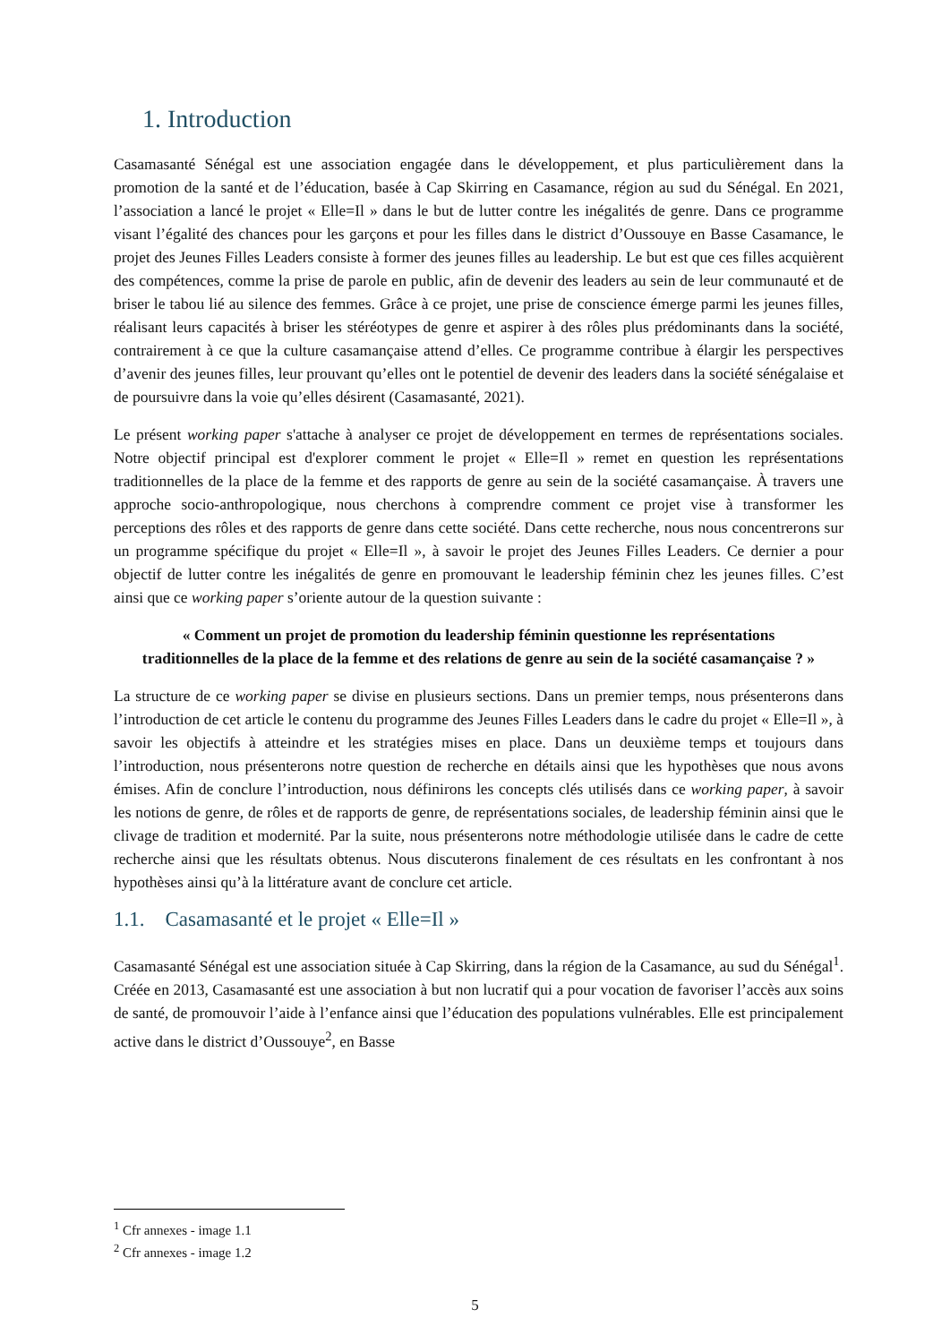1. Introduction
Casamasanté Sénégal est une association engagée dans le développement, et plus particulièrement dans la promotion de la santé et de l’éducation, basée à Cap Skirring en Casamance, région au sud du Sénégal. En 2021, l’association a lancé le projet « Elle=Il » dans le but de lutter contre les inégalités de genre. Dans ce programme visant l’égalité des chances pour les garçons et pour les filles dans le district d’Oussouye en Basse Casamance, le projet des Jeunes Filles Leaders consiste à former des jeunes filles au leadership. Le but est que ces filles acquièrent des compétences, comme la prise de parole en public, afin de devenir des leaders au sein de leur communauté et de briser le tabou lié au silence des femmes. Grâce à ce projet, une prise de conscience émerge parmi les jeunes filles, réalisant leurs capacités à briser les stéréotypes de genre et aspirer à des rôles plus prédominants dans la société, contrairement à ce que la culture casamançaise attend d’elles. Ce programme contribue à élargir les perspectives d’avenir des jeunes filles, leur prouvant qu’elles ont le potentiel de devenir des leaders dans la société sénégalaise et de poursuivre dans la voie qu’elles désirent (Casamasanté, 2021).
Le présent working paper s'attache à analyser ce projet de développement en termes de représentations sociales. Notre objectif principal est d'explorer comment le projet « Elle=Il » remet en question les représentations traditionnelles de la place de la femme et des rapports de genre au sein de la société casamançaise. À travers une approche socio-anthropologique, nous cherchons à comprendre comment ce projet vise à transformer les perceptions des rôles et des rapports de genre dans cette société. Dans cette recherche, nous nous concentrerons sur un programme spécifique du projet « Elle=Il », à savoir le projet des Jeunes Filles Leaders. Ce dernier a pour objectif de lutter contre les inégalités de genre en promouvant le leadership féminin chez les jeunes filles. C’est ainsi que ce working paper s’oriente autour de la question suivante :
« Comment un projet de promotion du leadership féminin questionne les représentations traditionnelles de la place de la femme et des relations de genre au sein de la société casamançaise ? »
La structure de ce working paper se divise en plusieurs sections. Dans un premier temps, nous présenterons dans l’introduction de cet article le contenu du programme des Jeunes Filles Leaders dans le cadre du projet « Elle=Il », à savoir les objectifs à atteindre et les stratégies mises en place. Dans un deuxième temps et toujours dans l’introduction, nous présenterons notre question de recherche en détails ainsi que les hypothèses que nous avons émises. Afin de conclure l’introduction, nous définirons les concepts clés utilisés dans ce working paper, à savoir les notions de genre, de rôles et de rapports de genre, de représentations sociales, de leadership féminin ainsi que le clivage de tradition et modernité. Par la suite, nous présenterons notre méthodologie utilisée dans le cadre de cette recherche ainsi que les résultats obtenus. Nous discuterons finalement de ces résultats en les confrontant à nos hypothèses ainsi qu’à la littérature avant de conclure cet article.
1.1. Casamasanté et le projet « Elle=Il »
Casamasanté Sénégal est une association située à Cap Skirring, dans la région de la Casamance, au sud du Sénégal<sup>1</sup>. Créée en 2013, Casamasanté est une association à but non lucratif qui a pour vocation de favoriser l’accès aux soins de santé, de promouvoir l’aide à l’enfance ainsi que l’éducation des populations vulnérables. Elle est principalement active dans le district d’Oussouye<sup>2</sup>, en Basse
<sup>1</sup> Cfr annexes - image 1.1
<sup>2</sup> Cfr annexes - image 1.2
5